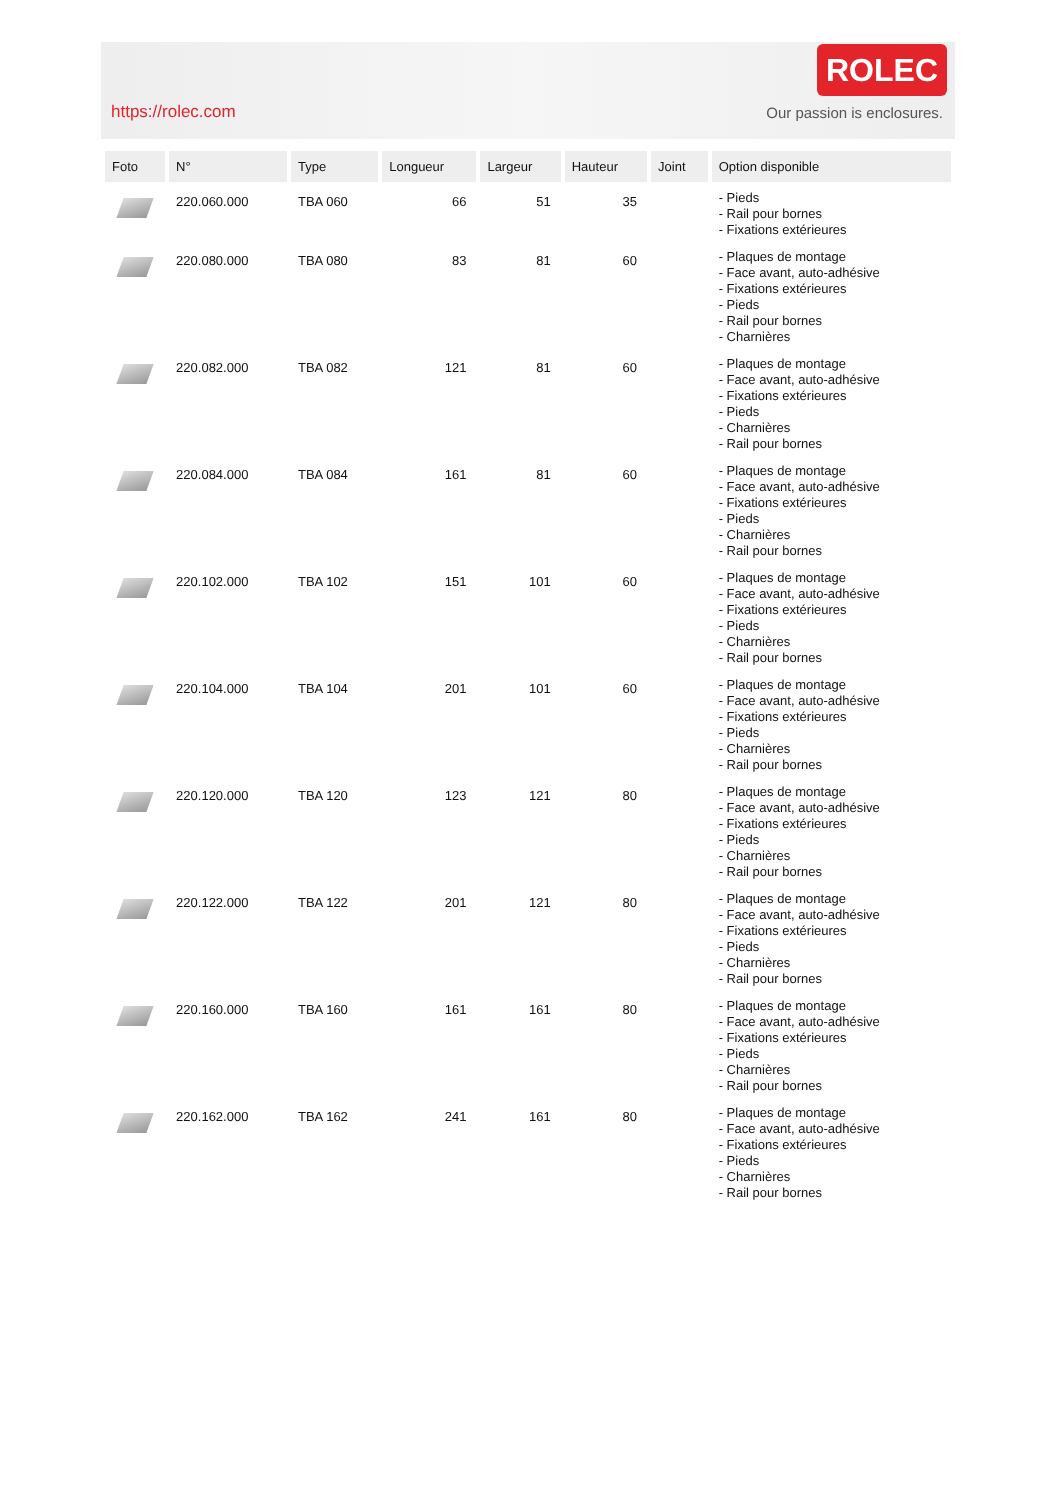https://rolec.com
ROLEC
Our passion is enclosures.
| Foto | N° | Type | Longueur | Largeur | Hauteur | Joint | Option disponible |
| --- | --- | --- | --- | --- | --- | --- | --- |
| | 220.060.000 | TBA 060 | 66 | 51 | 35 | | - Pieds - Rail pour bornes - Fixations extérieures |
| | 220.080.000 | TBA 080 | 83 | 81 | 60 | | - Plaques de montage - Face avant, auto-adhésive - Fixations extérieures - Pieds - Rail pour bornes - Charnières |
| | 220.082.000 | TBA 082 | 121 | 81 | 60 | | - Plaques de montage - Face avant, auto-adhésive - Fixations extérieures - Pieds - Charnières - Rail pour bornes |
| | 220.084.000 | TBA 084 | 161 | 81 | 60 | | - Plaques de montage - Face avant, auto-adhésive - Fixations extérieures - Pieds - Charnières - Rail pour bornes |
| | 220.102.000 | TBA 102 | 151 | 101 | 60 | | - Plaques de montage - Face avant, auto-adhésive - Fixations extérieures - Pieds - Charnières - Rail pour bornes |
| | 220.104.000 | TBA 104 | 201 | 101 | 60 | | - Plaques de montage - Face avant, auto-adhésive - Fixations extérieures - Pieds - Charnières - Rail pour bornes |
| | 220.120.000 | TBA 120 | 123 | 121 | 80 | | - Plaques de montage - Face avant, auto-adhésive - Fixations extérieures - Pieds - Charnières - Rail pour bornes |
| | 220.122.000 | TBA 122 | 201 | 121 | 80 | | - Plaques de montage - Face avant, auto-adhésive - Fixations extérieures - Pieds - Charnières - Rail pour bornes |
| | 220.160.000 | TBA 160 | 161 | 161 | 80 | | - Plaques de montage - Face avant, auto-adhésive - Fixations extérieures - Pieds - Charnières - Rail pour bornes |
| | 220.162.000 | TBA 162 | 241 | 161 | 80 | | - Plaques de montage - Face avant, auto-adhésive - Fixations extérieures - Pieds - Charnières - Rail pour bornes |